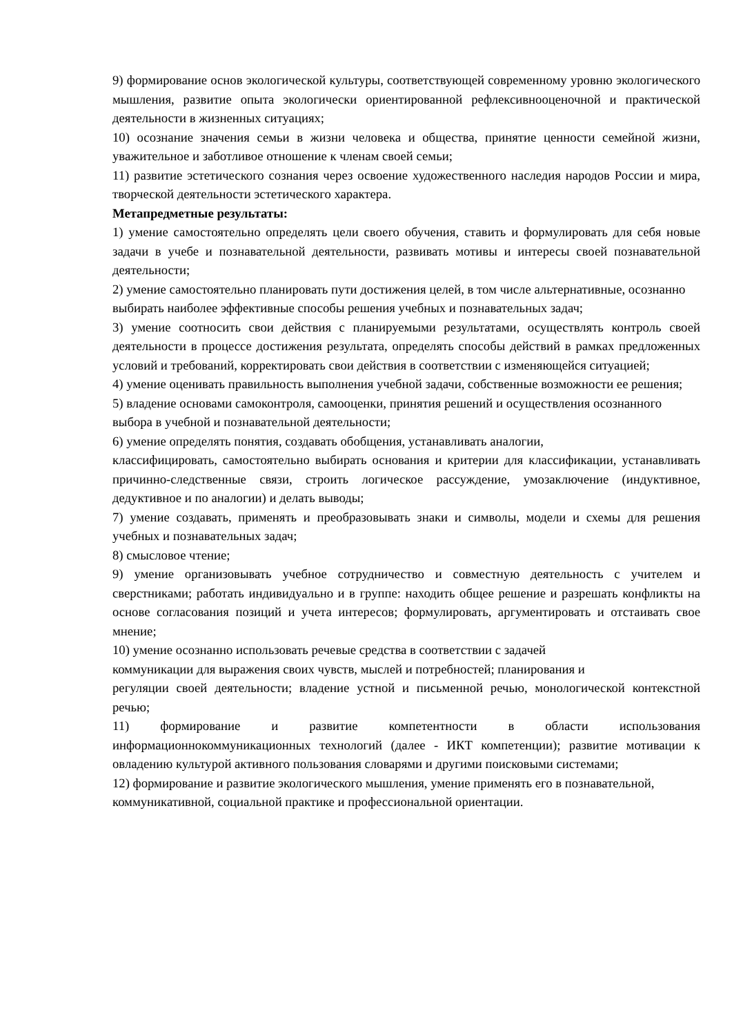9) формирование основ экологической культуры, соответствующей современному уровню экологического мышления, развитие опыта экологически ориентированной рефлексивнооценочной и практической деятельности в жизненных ситуациях;
10) осознание значения семьи в жизни человека и общества, принятие ценности семейной жизни, уважительное и заботливое отношение к членам своей семьи;
11) развитие эстетического сознания через освоение художественного наследия народов России и мира, творческой деятельности эстетического характера.
Метапредметные результаты:
1) умение самостоятельно определять цели своего обучения, ставить и формулировать для себя новые задачи в учебе и познавательной деятельности, развивать мотивы и интересы своей познавательной деятельности;
2) умение самостоятельно планировать пути достижения целей, в том числе альтернативные, осознанно выбирать наиболее эффективные способы решения учебных и познавательных задач;
3) умение соотносить свои действия с планируемыми результатами, осуществлять контроль своей деятельности в процессе достижения результата, определять способы действий в рамках предложенных условий и требований, корректировать свои действия в соответствии с изменяющейся ситуацией;
4) умение оценивать правильность выполнения учебной задачи, собственные возможности ее решения;
5) владение основами самоконтроля, самооценки, принятия решений и осуществления осознанного выбора в учебной и познавательной деятельности;
6) умение определять понятия, создавать обобщения, устанавливать аналогии,
классифицировать, самостоятельно выбирать основания и критерии для классификации, устанавливать причинно-следственные связи, строить логическое рассуждение, умозаключение (индуктивное, дедуктивное и по аналогии) и делать выводы;
7) умение создавать, применять и преобразовывать знаки и символы, модели и схемы для решения учебных и познавательных задач;
8) смысловое чтение;
9) умение организовывать учебное сотрудничество и совместную деятельность с учителем и сверстниками; работать индивидуально и в группе: находить общее решение и разрешать конфликты на основе согласования позиций и учета интересов; формулировать, аргументировать и отстаивать свое мнение;
10) умение осознанно использовать речевые средства в соответствии с задачей
коммуникации для выражения своих чувств, мыслей и потребностей; планирования и
регуляции своей деятельности; владение устной и письменной речью, монологической контекстной речью;
11) формирование и развитие компетентности в области использования информационнокоммуникационных технологий (далее - ИКТ компетенции); развитие мотивации к овладению культурой активного пользования словарями и другими поисковыми системами;
12) формирование и развитие экологического мышления, умение применять его в познавательной, коммуникативной, социальной практике и профессиональной ориентации.